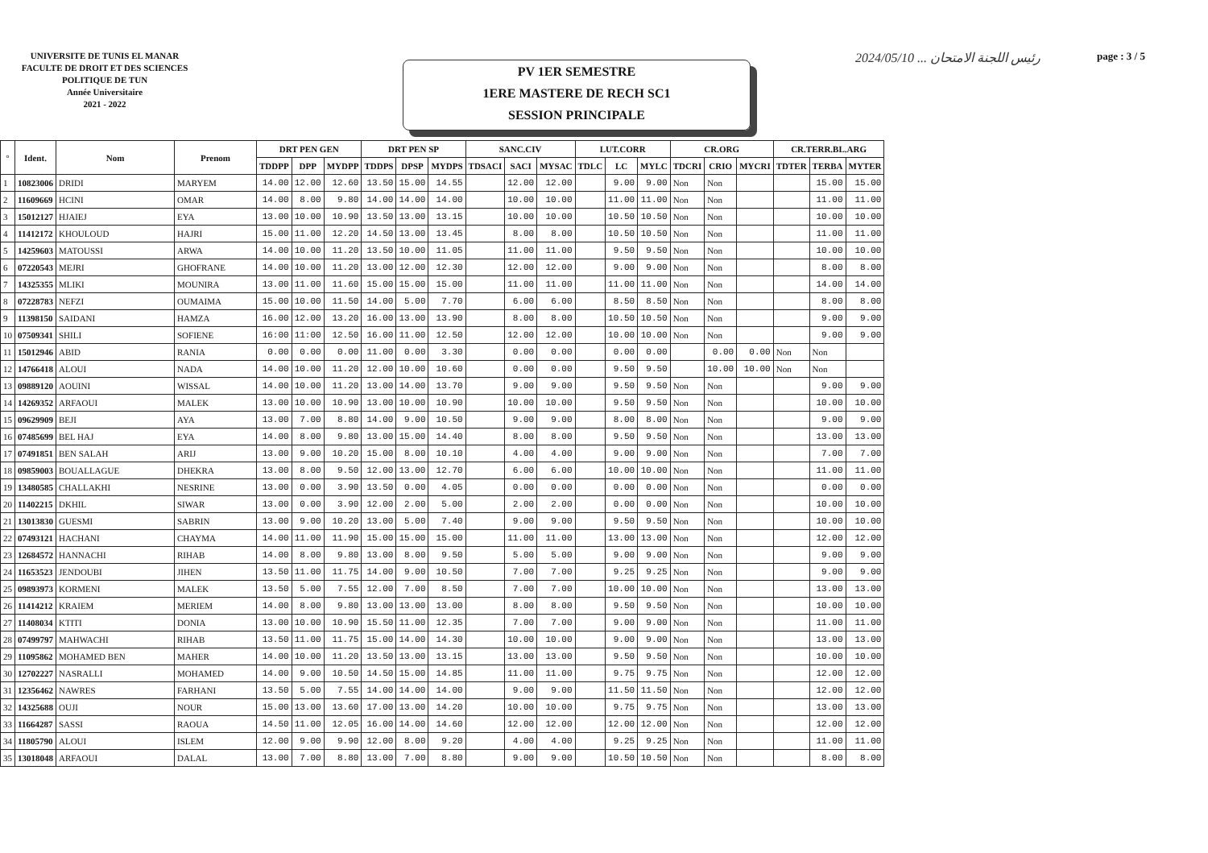UNIVERSITE DE TUNIS EL MANAR
FACULTE DE DROIT ET DES SCIENCES
POLITIQUE DE TUN
Année Universitaire
2021 - 2022
PV 1ER SEMESTRE
1ERE MASTERE DE RECH SC1
SESSION PRINCIPALE
رئيس اللجنة الامتحان ... 2024/05/10
page : 3 / 5
| ° | Ident. | Nom | Prenom | DRT PEN GEN | | | DRT PEN SP | | | SANC.CIV | | | LUT.CORR | | | CR.ORG | | | CR.TERR.BL.ARG | | |
| --- | --- | --- | --- | --- | --- | --- | --- | --- | --- | --- | --- | --- | --- | --- | --- | --- | --- | --- | --- | --- | --- |
| | | | | TDDPP | DPP | MYDPP | TDDPS | DPSP | MYDPS | TDSACI | SACI | MYSAC | TDLC | LC | MYLC | TDCRI | CRIO | MYCRI | TDTER | TERBA | MYTER |
| 1 | 10823006 | DRIDI | MARYEM | 14.00 | 12.00 | 12.60 | 13.50 | 15.00 | 14.55 | | 12.00 | 12.00 | | 9.00 | 9.00 | Non | Non | | | 15.00 | 15.00 |
| 2 | 11609669 | HCINI | OMAR | 14.00 | 8.00 | 9.80 | 14.00 | 14.00 | 14.00 | | 10.00 | 10.00 | | 11.00 | 11.00 | Non | Non | | | 11.00 | 11.00 |
| 3 | 15012127 | HJAIEJ | EYA | 13.00 | 10.00 | 10.90 | 13.50 | 13.00 | 13.15 | | 10.00 | 10.00 | | 10.50 | 10.50 | Non | Non | | | 10.00 | 10.00 |
| 4 | 11412172 | KHOULOUD | HAJRI | 15.00 | 11.00 | 12.20 | 14.50 | 13.00 | 13.45 | | 8.00 | 8.00 | | 10.50 | 10.50 | Non | Non | | | 11.00 | 11.00 |
| 5 | 14259603 | MATOUSSI | ARWA | 14.00 | 10.00 | 11.20 | 13.50 | 10.00 | 11.05 | | 11.00 | 11.00 | | 9.50 | 9.50 | Non | Non | | | 10.00 | 10.00 |
| 6 | 07220543 | MEJRI | GHOFRANE | 14.00 | 10.00 | 11.20 | 13.00 | 12.00 | 12.30 | | 12.00 | 12.00 | | 9.00 | 9.00 | Non | Non | | | 8.00 | 8.00 |
| 7 | 14325355 | MLIKI | MOUNIRA | 13.00 | 11.00 | 11.60 | 15.00 | 15.00 | 15.00 | | 11.00 | 11.00 | | 11.00 | 11.00 | Non | Non | | | 14.00 | 14.00 |
| 8 | 07228783 | NEFZI | OUMAIMA | 15.00 | 10.00 | 11.50 | 14.00 | 5.00 | 7.70 | | 6.00 | 6.00 | | 8.50 | 8.50 | Non | Non | | | 8.00 | 8.00 |
| 9 | 11398150 | SAIDANI | HAMZA | 16.00 | 12.00 | 13.20 | 16.00 | 13.00 | 13.90 | | 8.00 | 8.00 | | 10.50 | 10.50 | Non | Non | | | 9.00 | 9.00 |
| 10 | 07509341 | SHILI | SOFIENE | 16:00 | 11:00 | 12.50 | 16.00 | 11.00 | 12.50 | | 12.00 | 12.00 | | 10.00 | 10.00 | Non | Non | | | 9.00 | 9.00 |
| 11 | 15012946 | ABID | RANIA | 0.00 | 0.00 | 0.00 | 11.00 | 0.00 | 3.30 | | 0.00 | 0.00 | | 0.00 | 0.00 | | 0.00 | 0.00 | Non | Non | |
| 12 | 14766418 | ALOUI | NADA | 14.00 | 10.00 | 11.20 | 12.00 | 10.00 | 10.60 | | 0.00 | 0.00 | | 9.50 | 9.50 | | 10.00 | 10.00 | Non | Non | |
| 13 | 09889120 | AOUINI | WISSAL | 14.00 | 10.00 | 11.20 | 13.00 | 14.00 | 13.70 | | 9.00 | 9.00 | | 9.50 | 9.50 | Non | Non | | | 9.00 | 9.00 |
| 14 | 14269352 | ARFAOUI | MALEK | 13.00 | 10.00 | 10.90 | 13.00 | 10.00 | 10.90 | | 10.00 | 10.00 | | 9.50 | 9.50 | Non | Non | | | 10.00 | 10.00 |
| 15 | 09629909 | BEJI | AYA | 13.00 | 7.00 | 8.80 | 14.00 | 9.00 | 10.50 | | 9.00 | 9.00 | | 8.00 | 8.00 | Non | Non | | | 9.00 | 9.00 |
| 16 | 07485699 | BEL HAJ | EYA | 14.00 | 8.00 | 9.80 | 13.00 | 15.00 | 14.40 | | 8.00 | 8.00 | | 9.50 | 9.50 | Non | Non | | | 13.00 | 13.00 |
| 17 | 07491851 | BEN SALAH | ARIJ | 13.00 | 9.00 | 10.20 | 15.00 | 8.00 | 10.10 | | 4.00 | 4.00 | | 9.00 | 9.00 | Non | Non | | | 7.00 | 7.00 |
| 18 | 09859003 | BOUALLAGUE | DHEKRA | 13.00 | 8.00 | 9.50 | 12.00 | 13.00 | 12.70 | | 6.00 | 6.00 | | 10.00 | 10.00 | Non | Non | | | 11.00 | 11.00 |
| 19 | 13480585 | CHALLAKHI | NESRINE | 13.00 | 0.00 | 3.90 | 13.50 | 0.00 | 4.05 | | 0.00 | 0.00 | | 0.00 | 0.00 | Non | Non | | | 0.00 | 0.00 |
| 20 | 11402215 | DKHIL | SIWAR | 13.00 | 0.00 | 3.90 | 12.00 | 2.00 | 5.00 | | 2.00 | 2.00 | | 0.00 | 0.00 | Non | Non | | | 10.00 | 10.00 |
| 21 | 13013830 | GUESMI | SABRIN | 13.00 | 9.00 | 10.20 | 13.00 | 5.00 | 7.40 | | 9.00 | 9.00 | | 9.50 | 9.50 | Non | Non | | | 10.00 | 10.00 |
| 22 | 07493121 | HACHANI | CHAYMA | 14.00 | 11.00 | 11.90 | 15.00 | 15.00 | 15.00 | | 11.00 | 11.00 | | 13.00 | 13.00 | Non | Non | | | 12.00 | 12.00 |
| 23 | 12684572 | HANNACHI | RIHAB | 14.00 | 8.00 | 9.80 | 13.00 | 8.00 | 9.50 | | 5.00 | 5.00 | | 9.00 | 9.00 | Non | Non | | | 9.00 | 9.00 |
| 24 | 11653523 | JENDOUBI | JIHEN | 13.50 | 11.00 | 11.75 | 14.00 | 9.00 | 10.50 | | 7.00 | 7.00 | | 9.25 | 9.25 | Non | Non | | | 9.00 | 9.00 |
| 25 | 09893973 | KORMENI | MALEK | 13.50 | 5.00 | 7.55 | 12.00 | 7.00 | 8.50 | | 7.00 | 7.00 | | 10.00 | 10.00 | Non | Non | | | 13.00 | 13.00 |
| 26 | 11414212 | KRAIEM | MERIEM | 14.00 | 8.00 | 9.80 | 13.00 | 13.00 | 13.00 | | 8.00 | 8.00 | | 9.50 | 9.50 | Non | Non | | | 10.00 | 10.00 |
| 27 | 11408034 | KTITI | DONIA | 13.00 | 10.00 | 10.90 | 15.50 | 11.00 | 12.35 | | 7.00 | 7.00 | | 9.00 | 9.00 | Non | Non | | | 11.00 | 11.00 |
| 28 | 07499797 | MAHWACHI | RIHAB | 13.50 | 11.00 | 11.75 | 15.00 | 14.00 | 14.30 | | 10.00 | 10.00 | | 9.00 | 9.00 | Non | Non | | | 13.00 | 13.00 |
| 29 | 11095862 | MOHAMED BEN | MAHER | 14.00 | 10.00 | 11.20 | 13.50 | 13.00 | 13.15 | | 13.00 | 13.00 | | 9.50 | 9.50 | Non | Non | | | 10.00 | 10.00 |
| 30 | 12702227 | NASRALLI | MOHAMED | 14.00 | 9.00 | 10.50 | 14.50 | 15.00 | 14.85 | | 11.00 | 11.00 | | 9.75 | 9.75 | Non | Non | | | 12.00 | 12.00 |
| 31 | 12356462 | NAWRES | FARHANI | 13.50 | 5.00 | 7.55 | 14.00 | 14.00 | 14.00 | | 9.00 | 9.00 | | 11.50 | 11.50 | Non | Non | | | 12.00 | 12.00 |
| 32 | 14325688 | OUJI | NOUR | 15.00 | 13.00 | 13.60 | 17.00 | 13.00 | 14.20 | | 10.00 | 10.00 | | 9.75 | 9.75 | Non | Non | | | 13.00 | 13.00 |
| 33 | 11664287 | SASSI | RAOUA | 14.50 | 11.00 | 12.05 | 16.00 | 14.00 | 14.60 | | 12.00 | 12.00 | | 12.00 | 12.00 | Non | Non | | | 12.00 | 12.00 |
| 34 | 11805790 | ALOUI | ISLEM | 12.00 | 9.00 | 9.90 | 12.00 | 8.00 | 9.20 | | 4.00 | 4.00 | | 9.25 | 9.25 | Non | Non | | | 11.00 | 11.00 |
| 35 | 13018048 | ARFAOUI | DALAL | 13.00 | 7.00 | 8.80 | 13.00 | 7.00 | 8.80 | | 9.00 | 9.00 | | 10.50 | 10.50 | Non | Non | | | 8.00 | 8.00 |